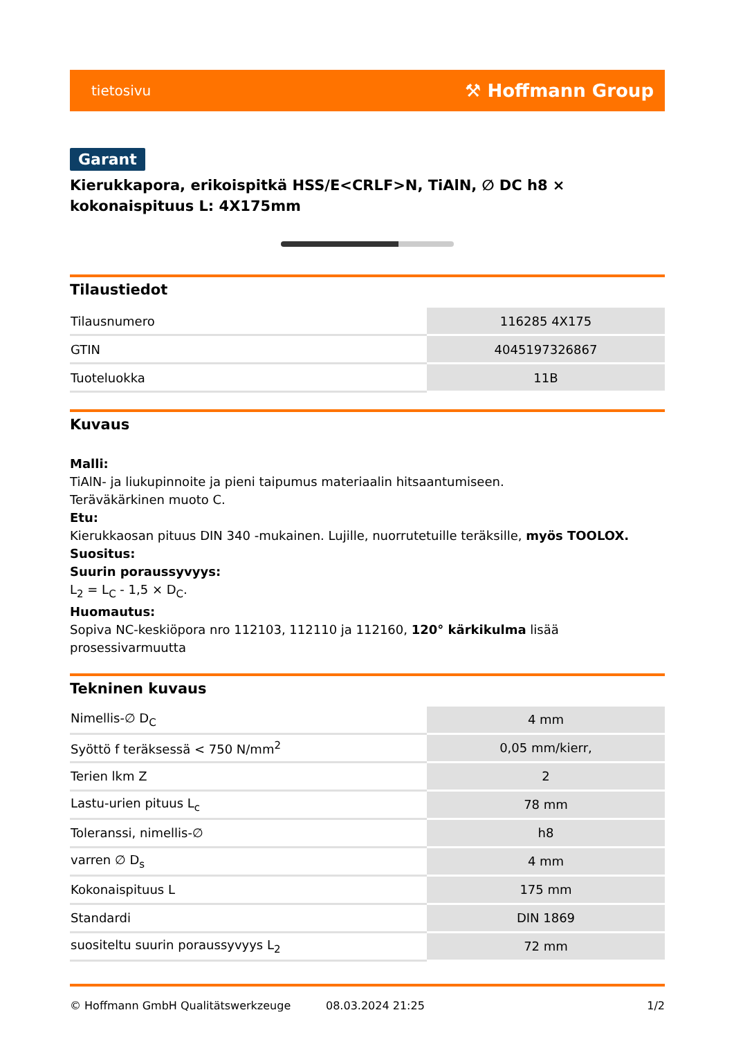tietosivu ⚒ Hoffmann Group
Garant
Kierukkapora, erikoispitkä HSS/E<CRLF>N, TiAlN, ∅ DC h8 × kokonaispituus L: 4X175mm
Tilaustiedot
| Tilausnumero | 116285 4X175 |
| GTIN | 4045197326867 |
| Tuoteluokka | 11B |
Kuvaus
Malli:
TiAlN- ja liukupinnoite ja pieni taipumus materiaalin hitsaantumiseen.
Teräväkärkinen muoto C.
Etu:
Kierukkaosan pituus DIN 340 -mukainen. Lujille, nuorrutetuille teräksille, myös TOOLOX.
Suositus:
Suurin poraussyvyys:
L<sub>2</sub> = L<sub>C</sub> - 1,5 × D<sub>C</sub>.
Huomautus:
Sopiva NC-keskiöpora nro 112103, 112110 ja 112160, 120° kärkikulma lisää prosessivarmuutta
Tekninen kuvaus
| Nimellis-∅ D<sub>C</sub> | 4 mm |
| Syöttö f teräksessä < 750 N/mm<sup>2</sup> | 0,05 mm/kierr, |
| Terien lkm Z | 2 |
| Lastu-urien pituus L<sub>c</sub> | 78 mm |
| Toleranssi, nimellis-∅ | h8 |
| varren ∅ D<sub>s</sub> | 4 mm |
| Kokonaispituus L | 175 mm |
| Standardi | DIN 1869 |
| suositeltu suurin poraussyvyys L<sub>2</sub> | 72 mm |
© Hoffmann GmbH Qualitätswerkzeuge 08.03.2024 21:25 1/2